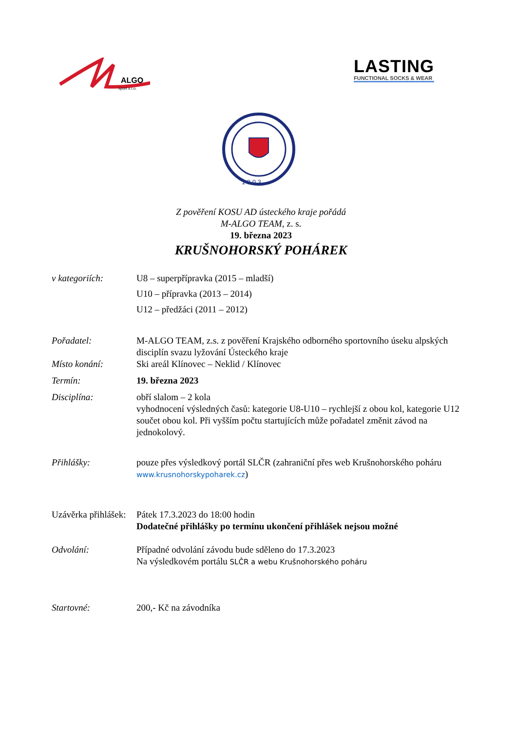ALGO
sport s.r.o.
LASTING
FUNCTIONAL SOCKS & WEAR
1 9 0 3
Z pověření KOSU AD ústeckého kraje pořádá
M-ALGO TEAM, z. s.
19. března 2023
KRUŠNOHORSKÝ POHÁREK
v kategoriích: U8 – superpřípravka (2015 – mladší)
U10 – přípravka (2013 – 2014)
U12 – předžáci (2011 – 2012)
Pořadatel: M-ALGO TEAM, z.s. z pověření Krajského odborného sportovního úseku alpských disciplín svazu lyžování Ústeckého kraje
Místo konání: Ski areál Klínovec – Neklid / Klínovec
Termín: 19. března 2023
Disciplína: obří slalom – 2 kola
vyhodnocení výsledných časů: kategorie U8-U10 – rychlejší z obou kol, kategorie U12 součet obou kol. Při vyšším počtu startujících může pořadatel změnit závod na jednokolový.
Přihlášky: pouze přes výsledkový portál SLČR (zahraniční přes web Krušnohorského poháru www.krusnohorskypoharek.cz)
Uzávěrka přihlášek:
Pátek 17.3.2023 do 18:00 hodin
Dodatečné přihlášky po termínu ukončení přihlášek nejsou možné
Odvolání: Případné odvolání závodu bude sděleno do 17.3.2023
Na výsledkovém portálu SLČR a webu Krušnohorského poháru
Startovné: 200,- Kč na závodníka